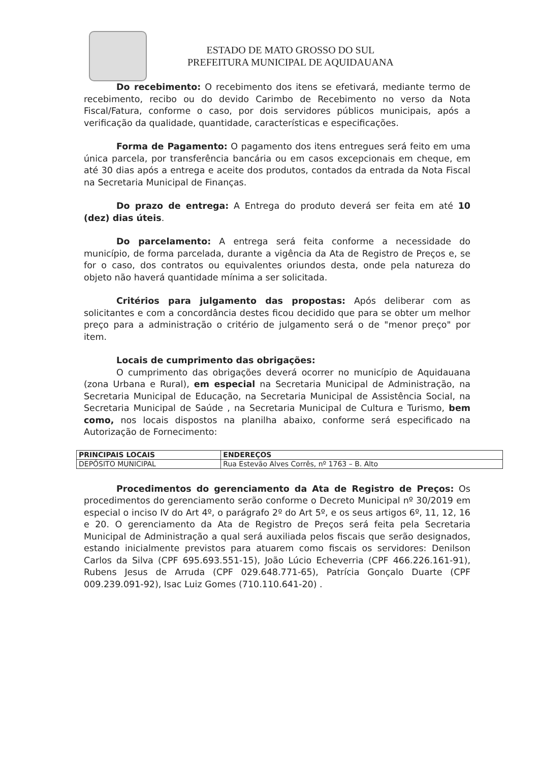ESTADO DE MATO GROSSO DO SUL
PREFEITURA MUNICIPAL DE AQUIDAUANA
Do recebimento: O recebimento dos itens se efetivará, mediante termo de recebimento, recibo ou do devido Carimbo de Recebimento no verso da Nota Fiscal/Fatura, conforme o caso, por dois servidores públicos municipais, após a verificação da qualidade, quantidade, características e especificações.
Forma de Pagamento: O pagamento dos itens entregues será feito em uma única parcela, por transferência bancária ou em casos excepcionais em cheque, em até 30 dias após a entrega e aceite dos produtos, contados da entrada da Nota Fiscal na Secretaria Municipal de Finanças.
Do prazo de entrega: A Entrega do produto deverá ser feita em até 10 (dez) dias úteis.
Do parcelamento: A entrega será feita conforme a necessidade do município, de forma parcelada, durante a vigência da Ata de Registro de Preços e, se for o caso, dos contratos ou equivalentes oriundos desta, onde pela natureza do objeto não haverá quantidade mínima a ser solicitada.
Critérios para julgamento das propostas: Após deliberar com as solicitantes e com a concordância destes ficou decidido que para se obter um melhor preço para a administração o critério de julgamento será o de "menor preço" por item.
Locais de cumprimento das obrigações:
O cumprimento das obrigações deverá ocorrer no município de Aquidauana (zona Urbana e Rural), em especial na Secretaria Municipal de Administração, na Secretaria Municipal de Educação, na Secretaria Municipal de Assistência Social, na Secretaria Municipal de Saúde , na Secretaria Municipal de Cultura e Turismo, bem como, nos locais dispostos na planilha abaixo, conforme será especificado na Autorização de Fornecimento:
| PRINCIPAIS LOCAIS | ENDEREÇOS |
| --- | --- |
| DEPÓSITO MUNICIPAL | Rua Estevão Alves Corrês, nº 1763 – B. Alto |
Procedimentos do gerenciamento da Ata de Registro de Preços: Os procedimentos do gerenciamento serão conforme o Decreto Municipal nº 30/2019 em especial o inciso IV do Art 4º, o parágrafo 2º do Art 5º, e os seus artigos 6º, 11, 12, 16 e 20. O gerenciamento da Ata de Registro de Preços será feita pela Secretaria Municipal de Administração a qual será auxiliada pelos fiscais que serão designados, estando inicialmente previstos para atuarem como fiscais os servidores: Denilson Carlos da Silva (CPF 695.693.551-15), João Lúcio Echeverria (CPF 466.226.161-91), Rubens Jesus de Arruda (CPF 029.648.771-65), Patrícia Gonçalo Duarte (CPF 009.239.091-92), Isac Luiz Gomes (710.110.641-20) .